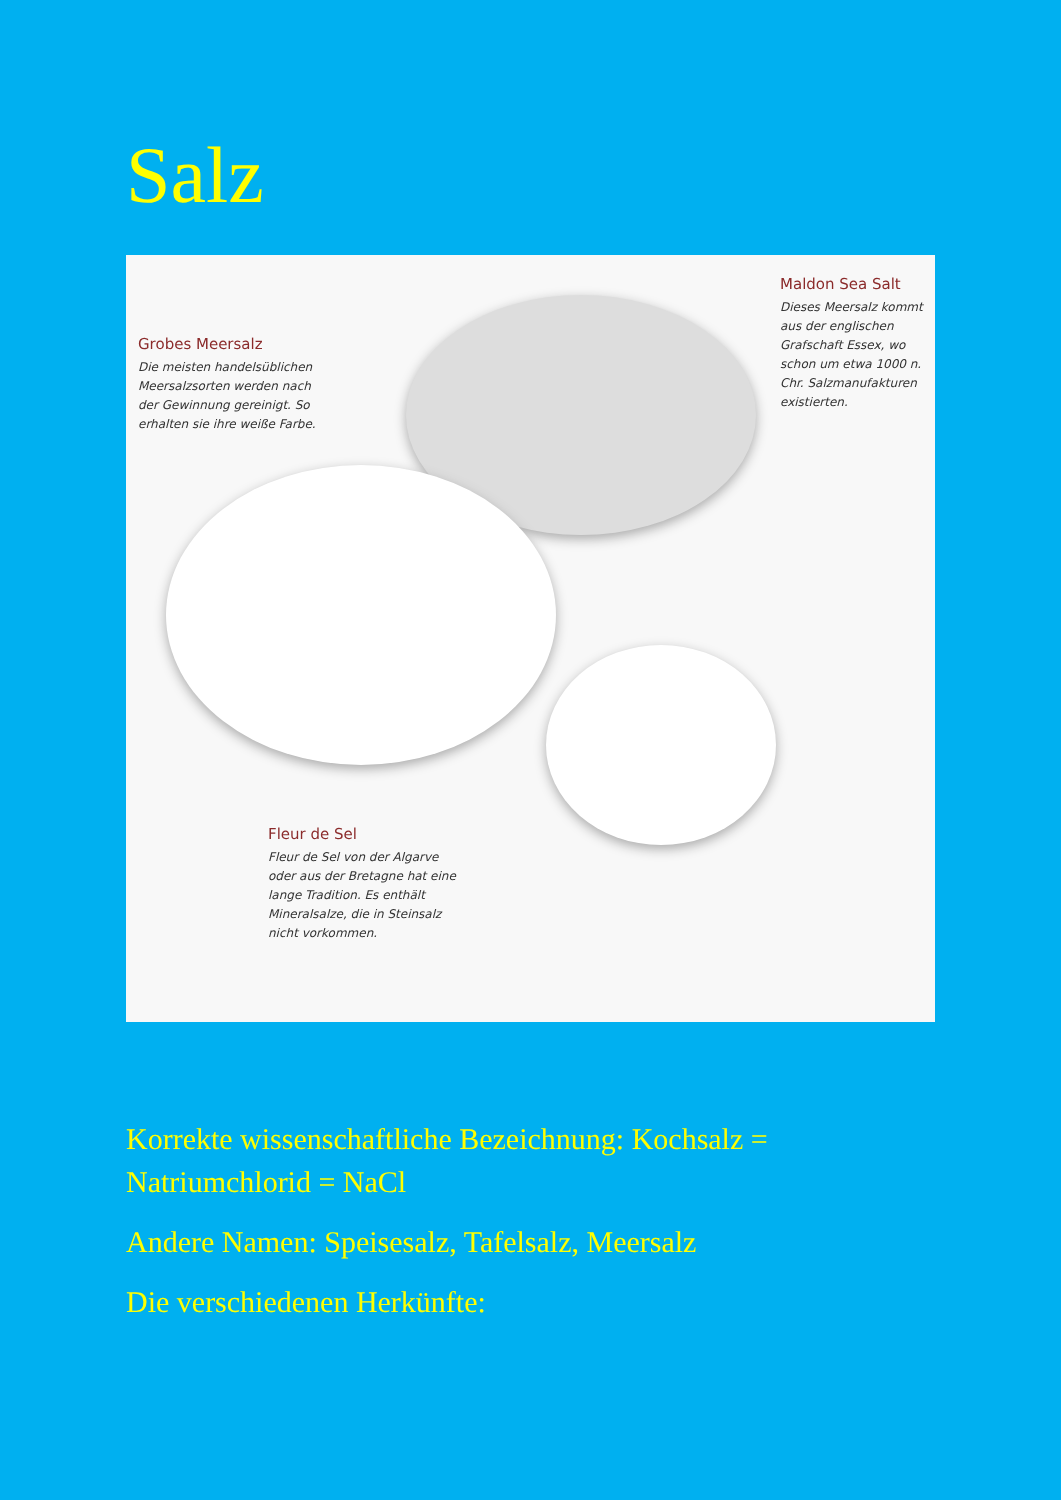Salz
Grobes Meersalz
Die meisten handelsüblichen Meersalzsorten werden nach der Gewinnung gereinigt. So erhalten sie ihre weiße Farbe.
Maldon Sea Salt
Dieses Meersalz kommt aus der englischen Grafschaft Essex, wo schon um etwa 1000 n. Chr. Salzmanufakturen existierten.
Fleur de Sel
Fleur de Sel von der Algarve oder aus der Bretagne hat eine lange Tradition. Es enthält Mineralsalze, die in Steinsalz nicht vorkommen.
Korrekte wissenschaftliche Bezeichnung: Kochsalz =
Natriumchlorid = NaCl
Andere Namen: Speisesalz, Tafelsalz, Meersalz
Die verschiedenen Herkünfte: